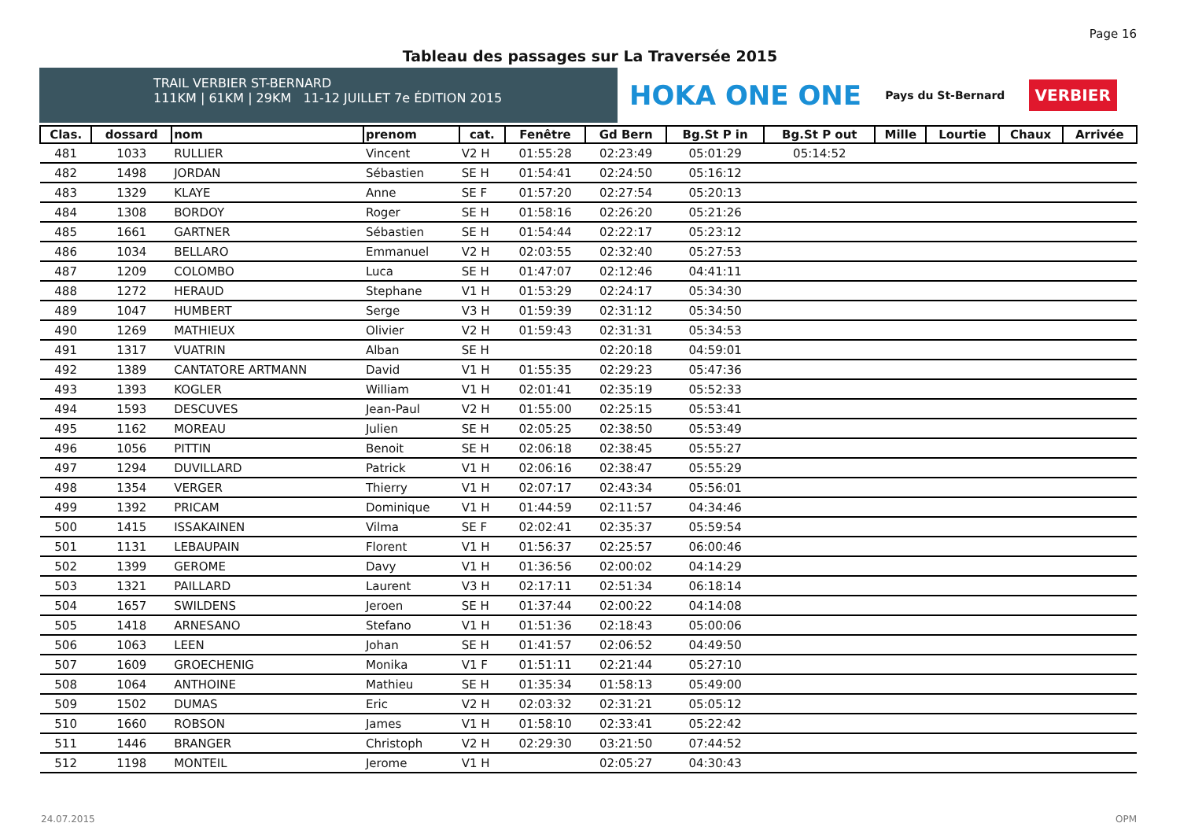Page 16
Tableau des passages sur La Traversée 2015
TRAIL VERBIER ST-BERNARD
111KM | 61KM | 29KM 11-12 JUILLET 7e ÉDITION 2015
HOKA ONE ONE Pays du St-Bernard VERBIER
| Clas. | dossard | nom | prenom | cat. | Fenêtre | Gd Bern | Bg.St P in | Bg.St P out | Mille | Lourtie | Chaux | Arrivée |
| --- | --- | --- | --- | --- | --- | --- | --- | --- | --- | --- | --- | --- |
| 481 | 1033 | RULLIER | Vincent | V2 H | 01:55:28 | 02:23:49 | 05:01:29 | 05:14:52 | | | | |
| 482 | 1498 | JORDAN | Sébastien | SE H | 01:54:41 | 02:24:50 | 05:16:12 | | | | | |
| 483 | 1329 | KLAYE | Anne | SE F | 01:57:20 | 02:27:54 | 05:20:13 | | | | | |
| 484 | 1308 | BORDOY | Roger | SE H | 01:58:16 | 02:26:20 | 05:21:26 | | | | | |
| 485 | 1661 | GARTNER | Sébastien | SE H | 01:54:44 | 02:22:17 | 05:23:12 | | | | | |
| 486 | 1034 | BELLARO | Emmanuel | V2 H | 02:03:55 | 02:32:40 | 05:27:53 | | | | | |
| 487 | 1209 | COLOMBO | Luca | SE H | 01:47:07 | 02:12:46 | 04:41:11 | | | | | |
| 488 | 1272 | HERAUD | Stephane | V1 H | 01:53:29 | 02:24:17 | 05:34:30 | | | | | |
| 489 | 1047 | HUMBERT | Serge | V3 H | 01:59:39 | 02:31:12 | 05:34:50 | | | | | |
| 490 | 1269 | MATHIEUX | Olivier | V2 H | 01:59:43 | 02:31:31 | 05:34:53 | | | | | |
| 491 | 1317 | VUATRIN | Alban | SE H | | 02:20:18 | 04:59:01 | | | | | |
| 492 | 1389 | CANTATORE ARTMANN | David | V1 H | 01:55:35 | 02:29:23 | 05:47:36 | | | | | |
| 493 | 1393 | KOGLER | William | V1 H | 02:01:41 | 02:35:19 | 05:52:33 | | | | | |
| 494 | 1593 | DESCUVES | Jean-Paul | V2 H | 01:55:00 | 02:25:15 | 05:53:41 | | | | | |
| 495 | 1162 | MOREAU | Julien | SE H | 02:05:25 | 02:38:50 | 05:53:49 | | | | | |
| 496 | 1056 | PITTIN | Benoit | SE H | 02:06:18 | 02:38:45 | 05:55:27 | | | | | |
| 497 | 1294 | DUVILLARD | Patrick | V1 H | 02:06:16 | 02:38:47 | 05:55:29 | | | | | |
| 498 | 1354 | VERGER | Thierry | V1 H | 02:07:17 | 02:43:34 | 05:56:01 | | | | | |
| 499 | 1392 | PRICAM | Dominique | V1 H | 01:44:59 | 02:11:57 | 04:34:46 | | | | | |
| 500 | 1415 | ISSAKAINEN | Vilma | SE F | 02:02:41 | 02:35:37 | 05:59:54 | | | | | |
| 501 | 1131 | LEBAUPAIN | Florent | V1 H | 01:56:37 | 02:25:57 | 06:00:46 | | | | | |
| 502 | 1399 | GEROME | Davy | V1 H | 01:36:56 | 02:00:02 | 04:14:29 | | | | | |
| 503 | 1321 | PAILLARD | Laurent | V3 H | 02:17:11 | 02:51:34 | 06:18:14 | | | | | |
| 504 | 1657 | SWILDENS | Jeroen | SE H | 01:37:44 | 02:00:22 | 04:14:08 | | | | | |
| 505 | 1418 | ARNESANO | Stefano | V1 H | 01:51:36 | 02:18:43 | 05:00:06 | | | | | |
| 506 | 1063 | LEEN | Johan | SE H | 01:41:57 | 02:06:52 | 04:49:50 | | | | | |
| 507 | 1609 | GROECHENIG | Monika | V1 F | 01:51:11 | 02:21:44 | 05:27:10 | | | | | |
| 508 | 1064 | ANTHOINE | Mathieu | SE H | 01:35:34 | 01:58:13 | 05:49:00 | | | | | |
| 509 | 1502 | DUMAS | Eric | V2 H | 02:03:32 | 02:31:21 | 05:05:12 | | | | | |
| 510 | 1660 | ROBSON | James | V1 H | 01:58:10 | 02:33:41 | 05:22:42 | | | | | |
| 511 | 1446 | BRANGER | Christoph | V2 H | 02:29:30 | 03:21:50 | 07:44:52 | | | | | |
| 512 | 1198 | MONTEIL | Jerome | V1 H | | 02:05:27 | 04:30:43 | | | | | |
24.07.2015 OPM